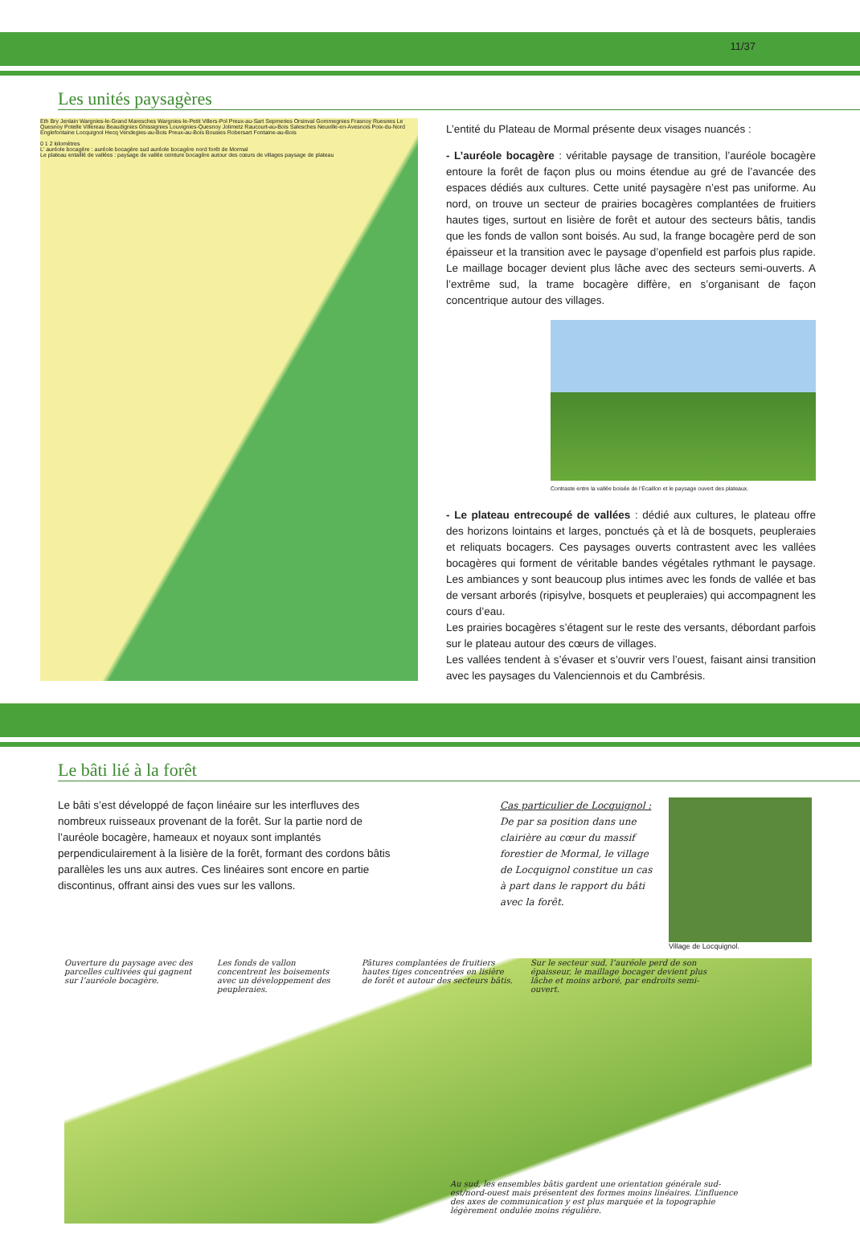11/37
Les unités paysagères
Eth Bry Jenlain Wargnies-le-Grand Maresches Wargnies-le-Petit Villers-Pol Preux-au-Sart Sepmeries Orsinval Gommegnies Frasnoy Ruesnes Le Quesnoy Potelle Villereau Beaudignies Ghissignies Louvignies-Quesnoy Jolimetz Raucourt-au-Bois Salesches Neuville-en-Avesnois Poix-du-Nord Englefontaine Locquignol Hecq Vendegies-au-Bois Preux-au-Bois Bousies Robersart Fontaine-au-Bois
0 1 2 kilomètres
L' auréole bocagère : auréole bocagère sud auréole bocagère nord forêt de Mormal
Le plateau entaillé de vallées : paysage de vallée ceinture bocagère autour des cœurs de villages paysage de plateau
L’entité du Plateau de Mormal présente deux visages nuancés :
- L’auréole bocagère : véritable paysage de transition, l’auréole bocagère entoure la forêt de façon plus ou moins étendue au gré de l’avancée des espaces dédiés aux cultures. Cette unité paysagère n’est pas uniforme. Au nord, on trouve un secteur de prairies bocagères complantées de fruitiers hautes tiges, surtout en lisière de forêt et autour des secteurs bâtis, tandis que les fonds de vallon sont boisés. Au sud, la frange bocagère perd de son épaisseur et la transition avec le paysage d’openfield est parfois plus rapide. Le maillage bocager devient plus lâche avec des secteurs semi-ouverts. A l’extrême sud, la trame bocagère diffère, en s’organisant de façon concentrique autour des villages.
Contraste entre la vallée boisée de l’Écaillon et le paysage ouvert des plateaux.
- Le plateau entrecoupé de vallées : dédié aux cultures, le plateau offre des horizons lointains et larges, ponctués çà et là de bosquets, peupleraies et reliquats bocagers. Ces paysages ouverts contrastent avec les vallées bocagères qui forment de véritable bandes végétales rythmant le paysage. Les ambiances y sont beaucoup plus intimes avec les fonds de vallée et bas de versant arborés (ripisylve, bosquets et peupleraies) qui accompagnent les cours d’eau.
Les prairies bocagères s’étagent sur le reste des versants, débordant parfois sur le plateau autour des cœurs de villages.
Les vallées tendent à s’évaser et s’ouvrir vers l’ouest, faisant ainsi transition avec les paysages du Valenciennois et du Cambrésis.
Le bâti lié à la forêt
Le bâti s’est développé de façon linéaire sur les interfluves des nombreux ruisseaux provenant de la forêt. Sur la partie nord de l’auréole bocagère, hameaux et noyaux sont implantés perpendiculairement à la lisière de la forêt, formant des cordons bâtis parallèles les uns aux autres. Ces linéaires sont encore en partie discontinus, offrant ainsi des vues sur les vallons.
Cas particulier de Locquignol :
De par sa position dans une clairière au cœur du massif forestier de Mormal, le village de Locquignol constitue un cas à part dans le rapport du bâti avec la forêt.
Village de Locquignol.
Ouverture du paysage avec des parcelles cultivées qui gagnent sur l’auréole bocagère. Les fonds de vallon concentrent les boisements avec un développement des peupleraies. Pâtures complantées de fruitiers hautes tiges concentrées en lisière de forêt et autour des secteurs bâtis. Sur le secteur sud, l’auréole perd de son épaisseur, le maillage bocager devient plus lâche et moins arboré, par endroits semi-ouvert. Au sud, les ensembles bâtis gardent une orientation générale sud-est/nord-ouest mais présentent des formes moins linéaires. L’influence des axes de communication y est plus marquée et la topographie légèrement ondulée moins régulière.